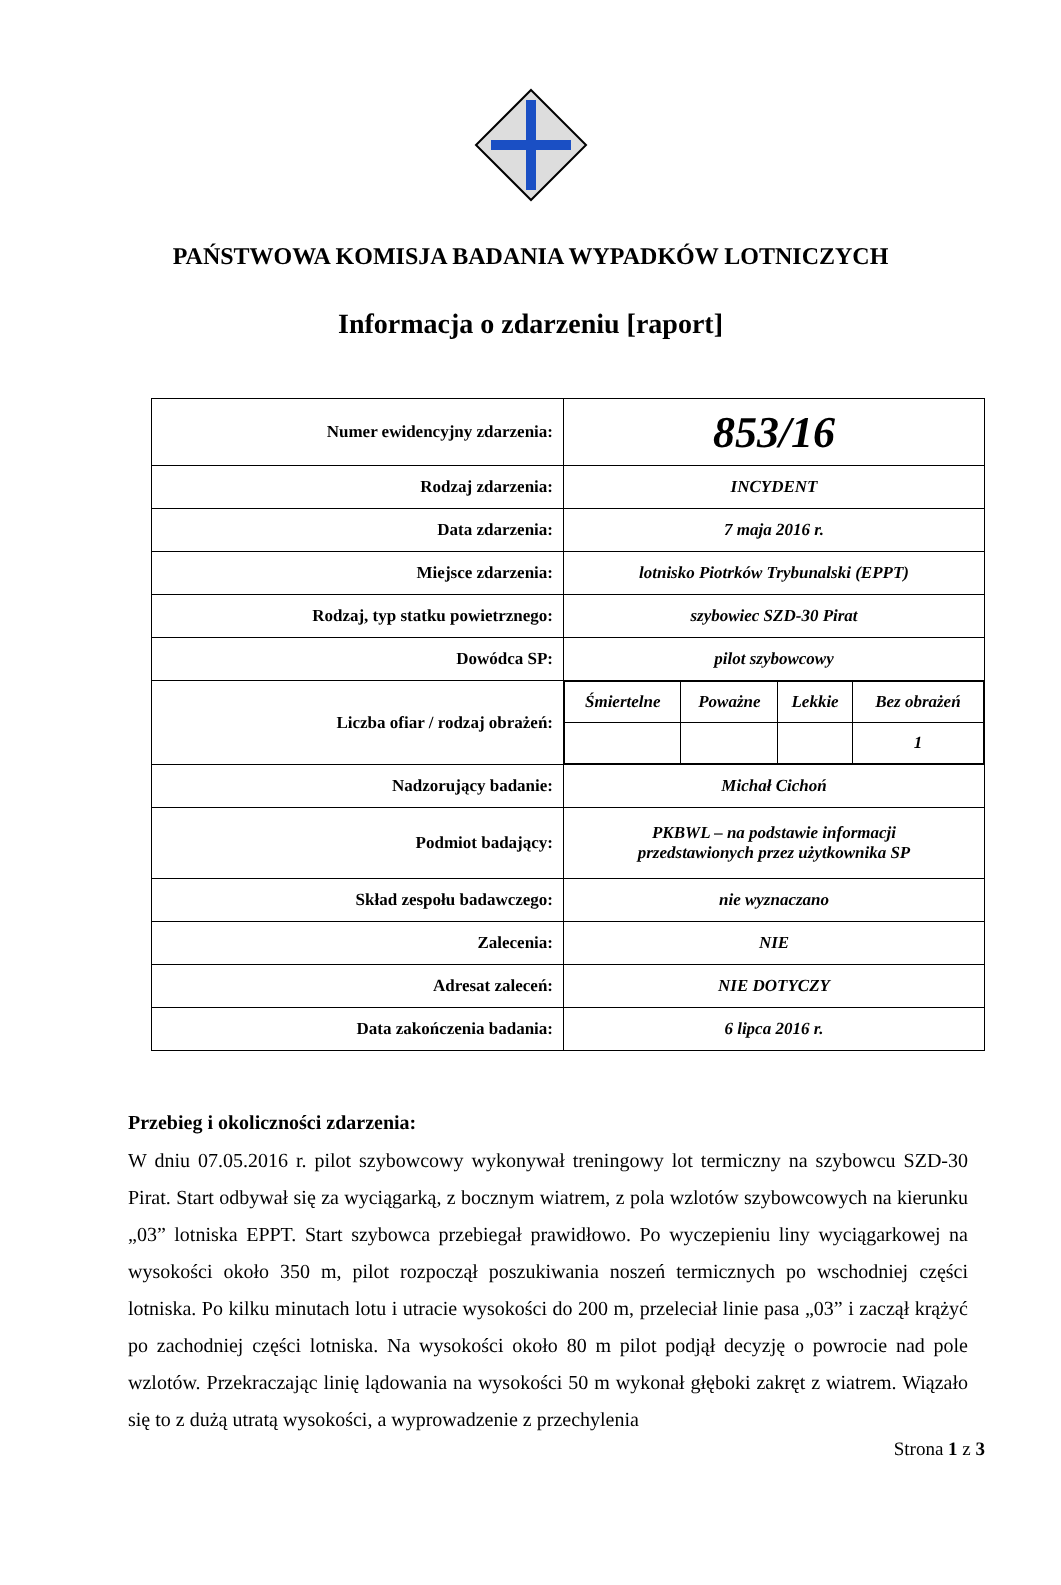PAŃSTWOWA KOMISJA BADANIA WYPADKÓW LOTNICZYCH
Informacja o zdarzeniu [raport]
| Numer ewidencyjny zdarzenia: | 853/16 |
| Rodzaj zdarzenia: | INCYDENT |
| Data zdarzenia: | 7 maja 2016 r. |
| Miejsce zdarzenia: | lotnisko Piotrków Trybunalski (EPPT) |
| Rodzaj, typ statku powietrznego: | szybowiec SZD-30 Pirat |
| Dowódca SP: | pilot szybowcowy |
| Liczba ofiar / rodzaj obrażeń: | / Śmiertelne / Poważne / Lekkie / Bez obrażeń / / / / / 1 / |
| Nadzorujący badanie: | Michał Cichoń |
| Podmiot badający: | PKBWL – na podstawie informacji przedstawionych przez użytkownika SP |
| Skład zespołu badawczego: | nie wyznaczano |
| Zalecenia: | NIE |
| Adresat zaleceń: | NIE DOTYCZY |
| Data zakończenia badania: | 6 lipca 2016 r. |
Przebieg i okoliczności zdarzenia:
W dniu 07.05.2016 r. pilot szybowcowy wykonywał treningowy lot termiczny na szybowcu SZD-30 Pirat. Start odbywał się za wyciągarką, z bocznym wiatrem, z pola wzlotów szybowcowych na kierunku „03” lotniska EPPT. Start szybowca przebiegał prawidłowo. Po wyczepieniu liny wyciągarkowej na wysokości około 350 m, pilot rozpoczął poszukiwania noszeń termicznych po wschodniej części lotniska. Po kilku minutach lotu i utracie wysokości do 200 m, przeleciał linie pasa „03” i zaczął krążyć po zachodniej części lotniska. Na wysokości około 80 m pilot podjął decyzję o powrocie nad pole wzlotów. Przekraczając linię lądowania na wysokości 50 m wykonał głęboki zakręt z wiatrem. Wiązało się to z dużą utratą wysokości, a wyprowadzenie z przechylenia
Strona 1 z 3